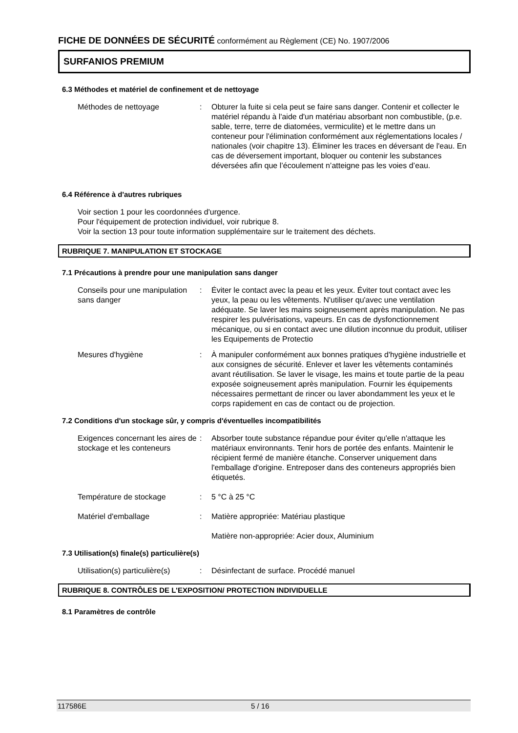FICHE DE DONNÉES DE SÉCURITÉ conformément au Règlement (CE) No. 1907/2006
SURFANIOS PREMIUM
6.3 Méthodes et matériel de confinement et de nettoyage
Méthodes de nettoyage : Obturer la fuite si cela peut se faire sans danger. Contenir et collecter le matériel répandu à l'aide d'un matériau absorbant non combustible, (p.e. sable, terre, terre de diatomées, vermiculite) et le mettre dans un conteneur pour l'élimination conformément aux réglementations locales / nationales (voir chapitre 13). Éliminer les traces en déversant de l'eau. En cas de déversement important, bloquer ou contenir les substances déversées afin que l’écoulement n’atteigne pas les voies d’eau.
6.4 Référence à d'autres rubriques
Voir section 1 pour les coordonnées d'urgence.
Pour l'équipement de protection individuel, voir rubrique 8.
Voir la section 13 pour toute information supplémentaire sur le traitement des déchets.
RUBRIQUE 7. MANIPULATION ET STOCKAGE
7.1 Précautions à prendre pour une manipulation sans danger
Conseils pour une manipulation sans danger
: Éviter le contact avec la peau et les yeux. Éviter tout contact avec les yeux, la peau ou les vêtements. N'utiliser qu'avec une ventilation adéquate. Se laver les mains soigneusement après manipulation. Ne pas respirer les pulvérisations, vapeurs. En cas de dysfonctionnement mécanique, ou si en contact avec une dilution inconnue du produit, utiliser les Equipements de Protectio
Mesures d'hygiène : À manipuler conformément aux bonnes pratiques d'hygiène industrielle et aux consignes de sécurité. Enlever et laver les vêtements contaminés avant réutilisation. Se laver le visage, les mains et toute partie de la peau exposée soigneusement après manipulation. Fournir les équipements nécessaires permettant de rincer ou laver abondamment les yeux et le corps rapidement en cas de contact ou de projection.
7.2 Conditions d'un stockage sûr, y compris d'éventuelles incompatibilités
Exigences concernant les aires de stockage et les conteneurs
: Absorber toute substance répandue pour éviter qu'elle n'attaque les matériaux environnants. Tenir hors de portée des enfants. Maintenir le récipient fermé de manière étanche. Conserver uniquement dans l'emballage d'origine. Entreposer dans des conteneurs appropriés bien étiquetés.
Température de stockage : 5 °C à 25 °C
Matériel d'emballage : Matière appropriée: Matériau plastique
Matière non-appropriée: Acier doux, Aluminium
7.3 Utilisation(s) finale(s) particulière(s)
Utilisation(s) particulière(s)
: Désinfectant de surface. Procédé manuel
RUBRIQUE 8. CONTRÔLES DE L'EXPOSITION/ PROTECTION INDIVIDUELLE
8.1 Paramètres de contrôle
117586E 5 / 16